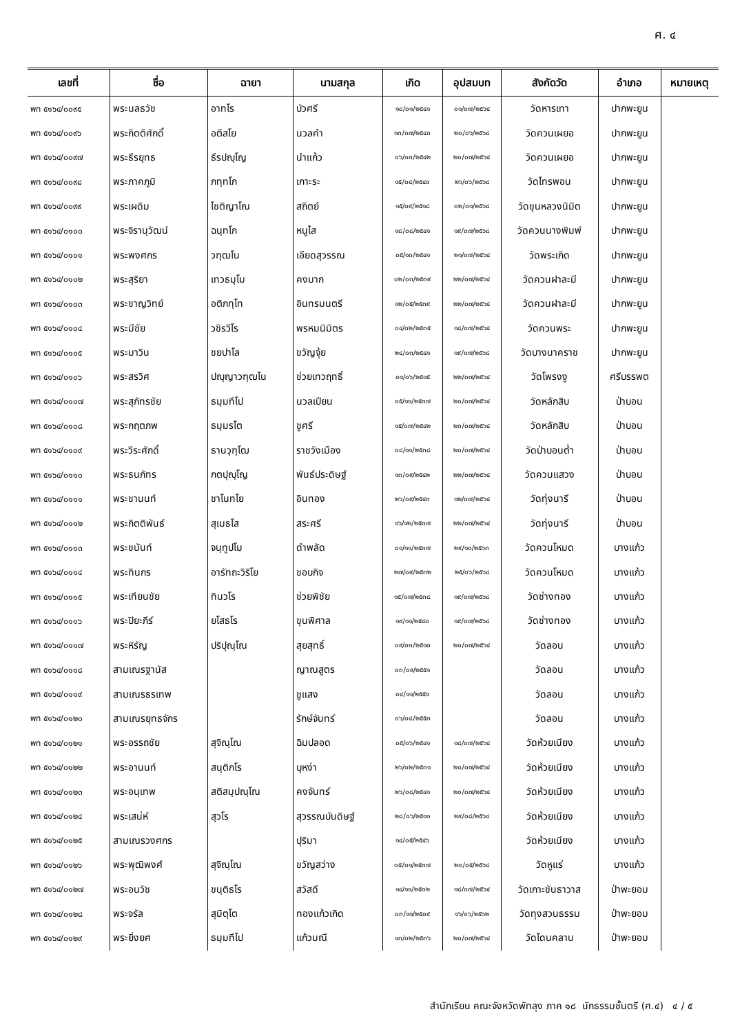ศ. ๔
| เลขที่ | ชื่อ | ฉายา | นามสกุล | เกิด | อุปสมบท | สังกัดวัด | อำเภอ | หมายเหตุ |
| --- | --- | --- | --- | --- | --- | --- | --- | --- |
| พท ๕๑๖๔/๐๐๙๕ | พระนลธวัช | อาทโร | บัวศรี | ๑๘/๐๑/๒๕๔๑ | ๐๑/๐๗/๒๕๖๔ | วัดหารเทา | ปากพะยูน | |
| พท ๕๑๖๔/๐๐๙๖ | พระกิตติศักดิ์ | อติสโย | นวลคำ | ๑๓/๐๗/๒๕๔๐ | ๒๐/๐๖/๒๕๖๔ | วัดควนเผยอ | ปากพะยูน | |
| พท ๕๑๖๔/๐๐๙๗ | พระธีรยุทธ | ธีรปญฺโญ | นำแก้ว | ๐๖/๐๓/๒๕๔๒ | ๒๐/๐๗/๒๕๖๔ | วัดควนเผยอ | ปากพะยูน | |
| พท ๕๑๖๔/๐๐๙๘ | พระภาคภูมิ | ภทฺทโก | เกาะระ | ๑๕/๐๘/๒๕๔๐ | ๒๖/๐๖/๒๕๖๔ | วัดไทรพอน | ปากพะยูน | |
| พท ๕๑๖๔/๐๐๙๙ | พระเผดิม | โชติญาโณ | สถิตย์ | ๑๕/๐๙/๒๕๑๘ | ๐๒/๐๑/๒๕๖๔ | วัดขุนหลวงนิมิต | ปากพะยูน | |
| พท ๕๑๖๔/๐๑๐๐ | พระจิรานุวัฒน์ | ฉนฺทโก | หนูไส | ๑๘/๐๘/๒๕๔๑ | ๑๙/๐๗/๒๕๖๔ | วัดควนนางพิมพ์ | ปากพะยูน | |
| พท ๕๑๖๔/๐๑๐๑ | พระพงศกร | วฑฺฒโน | เอียดสุวรรณ | ๐๕/๑๐/๒๕๔๑ | ๒๑/๐๗/๒๕๖๔ | วัดพระเกิด | ปากพะยูน | |
| พท ๕๑๖๔/๐๑๐๒ | พระสุริยา | เทวธมฺโม | คงมาก | ๐๒/๐๓/๒๕๓๙ | ๒๒/๐๗/๒๕๖๔ | วัดควนฝาละมี | ปากพะยูน | |
| พท ๕๑๖๔/๐๑๐๓ | พระชาญวิทย์ | อติภทฺโท | อินทรมนตรี | ๑๒/๐๕/๒๕๓๙ | ๒๒/๐๗/๒๕๖๔ | วัดควนฝาละมี | ปากพะยูน | |
| พท ๕๑๖๔/๐๑๐๔ | พระมีชัย | วชิรวีโร | พรหมนิมิตร | ๐๔/๐๒/๒๕๓๕ | ๑๘/๐๗/๒๕๖๔ | วัดควนพระ | ปากพะยูน | |
| พท ๕๑๖๔/๐๑๐๕ | พระมาวิน | ชยปาโล | ขวัญจุ้ย | ๒๔/๐๓/๒๕๔๑ | ๑๙/๐๗/๒๕๖๔ | วัดบางนาคราช | ปากพะยูน | |
| พท ๕๑๖๔/๐๑๐๖ | พระสรวิศ | ปญฺญาวฑฺฒโน | ช่วยเทวฤทธิ์ | ๐๑/๐๖/๒๕๑๕ | ๒๒/๐๗/๒๕๖๔ | วัดโพรงงู | ศรีบรรพต | |
| พท ๕๑๖๔/๐๑๐๗ | พระสุภัทรชัย | ธมฺมทีโป | นวลเปียน | ๐๕/๑๑/๒๕๓๗ | ๒๐/๐๗/๒๕๖๔ | วัดหลักสิบ | ป่าบอน | |
| พท ๕๑๖๔/๐๑๐๘ | พระกฤตภพ | ธมฺมรโต | ชูศรี | ๑๕/๐๗/๒๕๔๒ | ๒๓/๐๗/๒๕๖๔ | วัดหลักสิบ | ป่าบอน | |
| พท ๕๑๖๔/๐๑๐๙ | พระวีระศักดิ์ | ธานวุฑฺโฒ | ราชวังเมือง | ๐๘/๑๑/๒๕๓๘ | ๒๐/๐๗/๒๕๖๔ | วัดป่าบอนต่ำ | ป่าบอน | |
| พท ๕๑๖๔/๐๑๑๐ | พระธนภัทร | กตปุญฺโญ | พันธ์ประดิษฐ์ | ๑๓/๐๙/๒๕๔๒ | ๒๒/๐๗/๒๕๖๔ | วัดควนแสวง | ป่าบอน | |
| พท ๕๑๖๔/๐๑๑๑ | พระชานนท์ | ชาโนทโย | อินทอง | ๒๖/๐๙/๒๕๔๓ | ๑๒/๐๗/๒๕๖๔ | วัดทุ่งนารี | ป่าบอน | |
| พท ๕๑๖๔/๐๑๑๒ | พระกิตติพันธ์ | สุเมธโส | สระศรี | ๑๖/๑๒/๒๕๓๗ | ๒๒/๐๗/๒๕๖๔ | วัดทุ่งนารี | ป่าบอน | |
| พท ๕๑๖๔/๐๑๑๓ | พระชนันท์ | จนฺทูปโม | ดำพลัด | ๐๑/๑๑/๒๕๓๗ | ๒๙/๑๐/๒๕๖๓ | วัดควนโหมด | บางแก้ว | |
| พท ๕๑๖๔/๐๑๑๔ | พระทินกร | อารัทถะวิริโย | ชอบกิจ | ๒๗/๐๙/๒๕๓๒ | ๒๕/๐๖/๒๕๖๔ | วัดควนโหมด | บางแก้ว | |
| พท ๕๑๖๔/๐๑๑๕ | พระเทียนชัย | ทินวโร | ช่วยพิชัย | ๑๕/๐๗/๒๕๓๘ | ๑๙/๐๗/๒๕๖๔ | วัดช่างทอง | บางแก้ว | |
| พท ๕๑๖๔/๐๑๑๖ | พระปิยะภีร์ | ยโสธโร | ขุนพิศาล | ๑๙/๑๑/๒๕๔๐ | ๑๙/๐๗/๒๕๖๔ | วัดช่างทอง | บางแก้ว | |
| พท ๕๑๖๔/๐๑๑๗ | พระหิรัญ | ปริปุณฺโณ | สุยสุทธิ์ | ๐๙/๐๓/๒๕๑๐ | ๒๐/๐๗/๒๕๖๔ | วัดลอน | บางแก้ว | |
| พท ๕๑๖๔/๐๑๑๘ | สามเณรฐานัส | | ญาณสูตร | ๐๓/๐๙/๒๕๕๑ | | วัดลอน | บางแก้ว | |
| พท ๕๑๖๔/๐๑๑๙ | สามเณรธรเทพ | | ชูแสง | ๐๔/๑๑/๒๕๕๑ | | วัดลอน | บางแก้ว | |
| พท ๕๑๖๔/๐๑๒๐ | สามเณรยุทธจักร | | รักษ์จันทร์ | ๐๖/๐๘/๒๕๕๓ | | วัดลอน | บางแก้ว | |
| พท ๕๑๖๔/๐๑๒๑ | พระอรรถชัย | สุจิณฺโณ | ฉิมปลอด | ๐๕/๐๖/๒๕๔๑ | ๑๘/๐๗/๒๕๖๔ | วัดห้วยเนียง | บางแก้ว | |
| พท ๕๑๖๔/๐๑๒๒ | พระอานนท์ | สนฺติกโร | บุหง่า | ๒๖/๐๒/๒๕๓๑ | ๒๐/๐๗/๒๕๖๔ | วัดห้วยเนียง | บางแก้ว | |
| พท ๕๑๖๔/๐๑๒๓ | พระอนุเทพ | สติสมฺปณฺโณ | คงจันทร์ | ๒๖/๐๘/๒๕๔๑ | ๒๐/๐๗/๒๕๖๔ | วัดห้วยเนียง | บางแก้ว | |
| พท ๕๑๖๔/๐๑๒๔ | พระเสน่ห์ | สุวโร | สุวรรณบันดิษฐ์ | ๒๘/๐๖/๒๕๑๑ | ๒๙/๐๘/๒๕๖๔ | วัดห้วยเนียง | บางแก้ว | |
| พท ๕๑๖๔/๐๑๒๕ | สามเณรวงศกร | | ปุริมา | ๑๔/๐๕/๒๕๔๖ | | วัดห้วยเนียง | บางแก้ว | |
| พท ๕๑๖๔/๐๑๒๖ | พระพุฒิพงศ์ | สุจิณฺโณ | ขวัญสว่าง | ๐๕/๐๑/๒๕๓๗ | ๒๐/๐๕/๒๕๖๔ | วัดหูแร่ | บางแก้ว | |
| พท ๕๑๖๔/๐๑๒๗ | พระอนวัช | ขนฺติธโร | สวัสดี | ๑๔/๑๑/๒๕๓๒ | ๑๘/๐๗/๒๕๖๔ | วัดเกาะขันธาวาส | ป่าพะยอม | |
| พท ๕๑๖๔/๐๑๒๘ | พระจรัล | สุมิตฺโต | ทองแก้วเกิด | ๐๓/๑๑/๒๕๐๙ | ๑๖/๐๖/๒๕๖๒ | วัดทุงสวนธรรม | ป่าพะยอม | |
| พท ๕๑๖๔/๐๑๒๙ | พระยิ่งยศ | ธมฺมทีโป | แก้วมณี | ๑๓/๐๒/๒๕๓๖ | ๒๐/๐๗/๒๕๖๔ | วัดโดนคลาน | ป่าพะยอม | |
สำนักเรียน คณะจังหวัดพัทลุง ภาค ๑๘ นักธรรมชั้นตรี (ศ.๔) ๔ / ๕